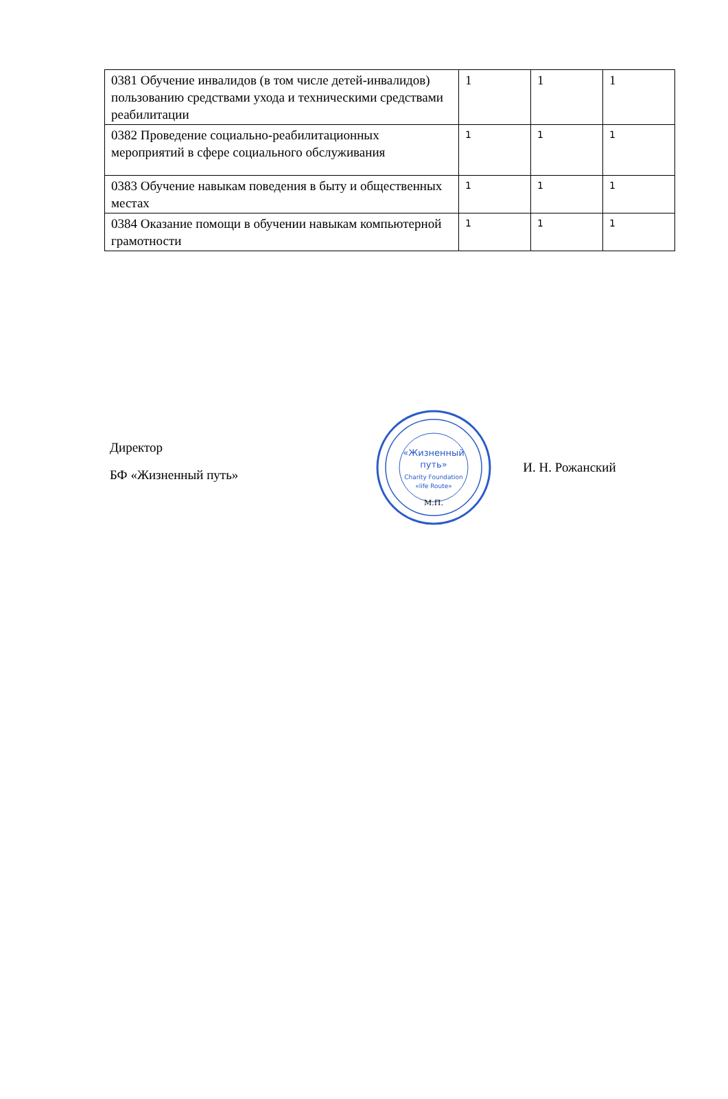| 0381 Обучение инвалидов (в том числе детей-инвалидов) пользованию средствами ухода и техническими средствами реабилитации | 1 | 1 | 1 |
| 0382 Проведение социально-реабилитационных мероприятий в сфере социального обслуживания | 1 | 1 | 1 |
| 0383 Обучение навыкам поведения в быту и общественных местах | 1 | 1 | 1 |
| 0384 Оказание помощи в обучении навыкам компьютерной грамотности | 1 | 1 | 1 |
Директор
БФ «Жизненный путь»
«Жизненный
путь»
Charity Foundation
«life Route»
М.П.
И. Н. Рожанский